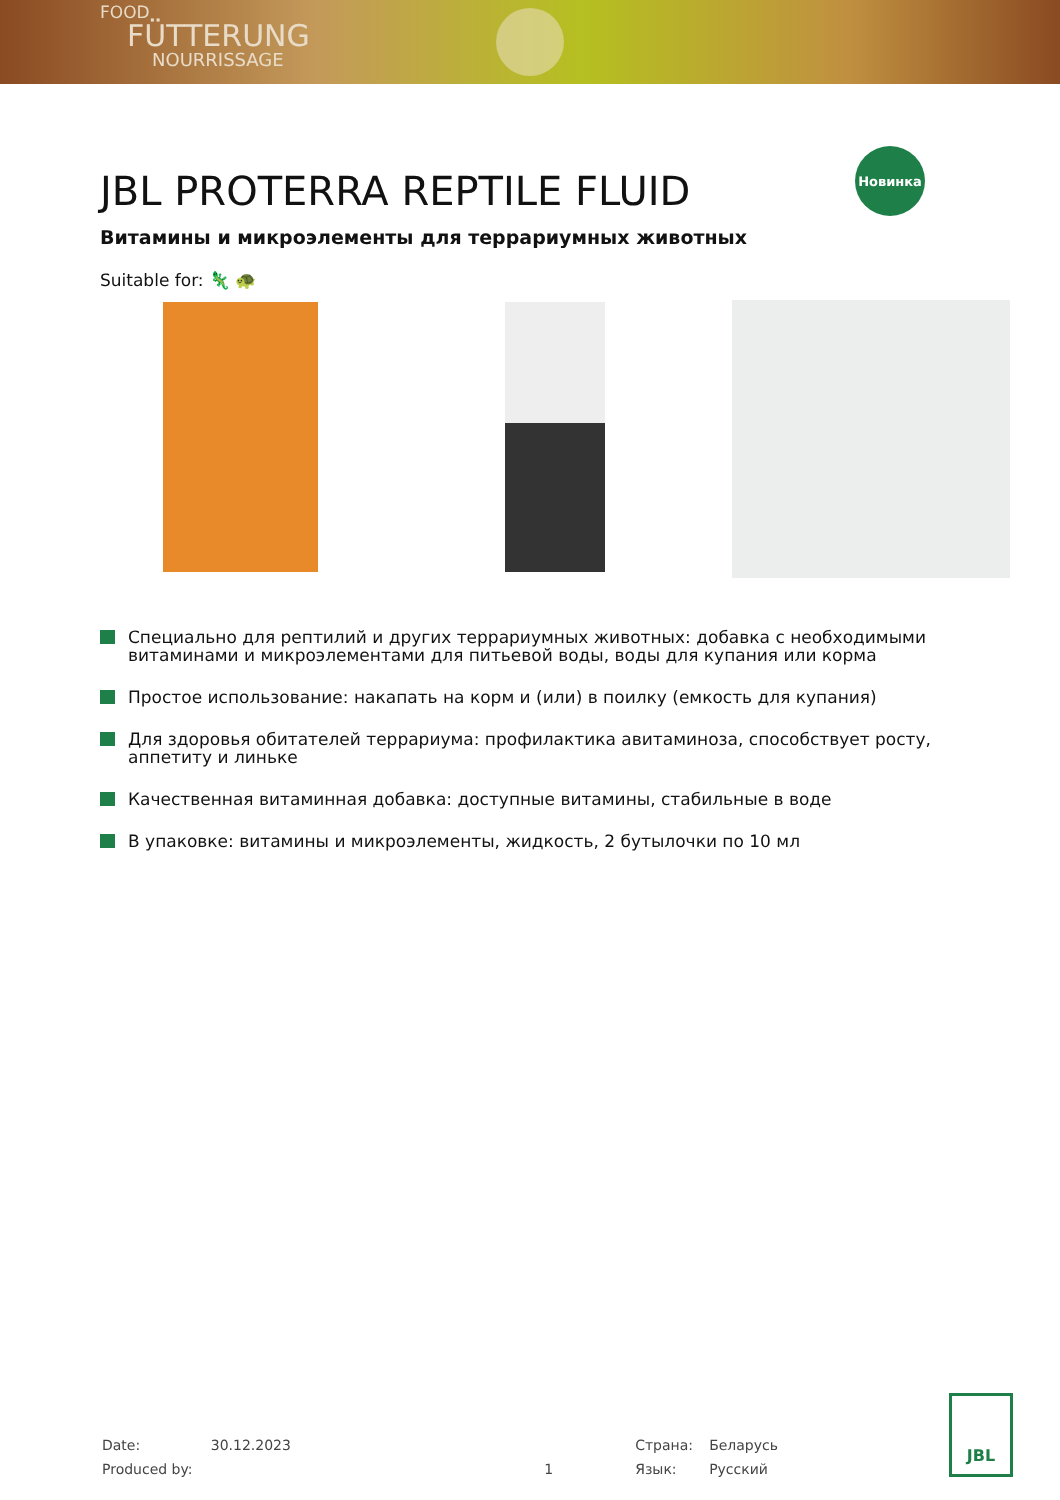FOOD
FÜTTERUNG
NOURRISSAGE
JBL PROTERRA REPTILE FLUID
Новинка
Витамины и микроэлементы для террариумных животных
Suitable for: 🦎 🐢
Специально для рептилий и других террариумных животных: добавка с необходимыми витаминами и микроэлементами для питьевой воды, воды для купания или корма
Простое использование: накапать на корм и (или) в поилку (емкость для купания)
Для здоровья обитателей террариума: профилактика авитаминоза, способствует росту, аппетиту и линьке
Качественная витаминная добавка: доступные витамины, стабильные в воде
В упаковке: витамины и микроэлементы, жидкость, 2 бутылочки по 10 мл
| Date: | 30.12.2023 | | Страна: | Беларусь |
| Produced by: | | 1 | Язык: | Русский |
JBL